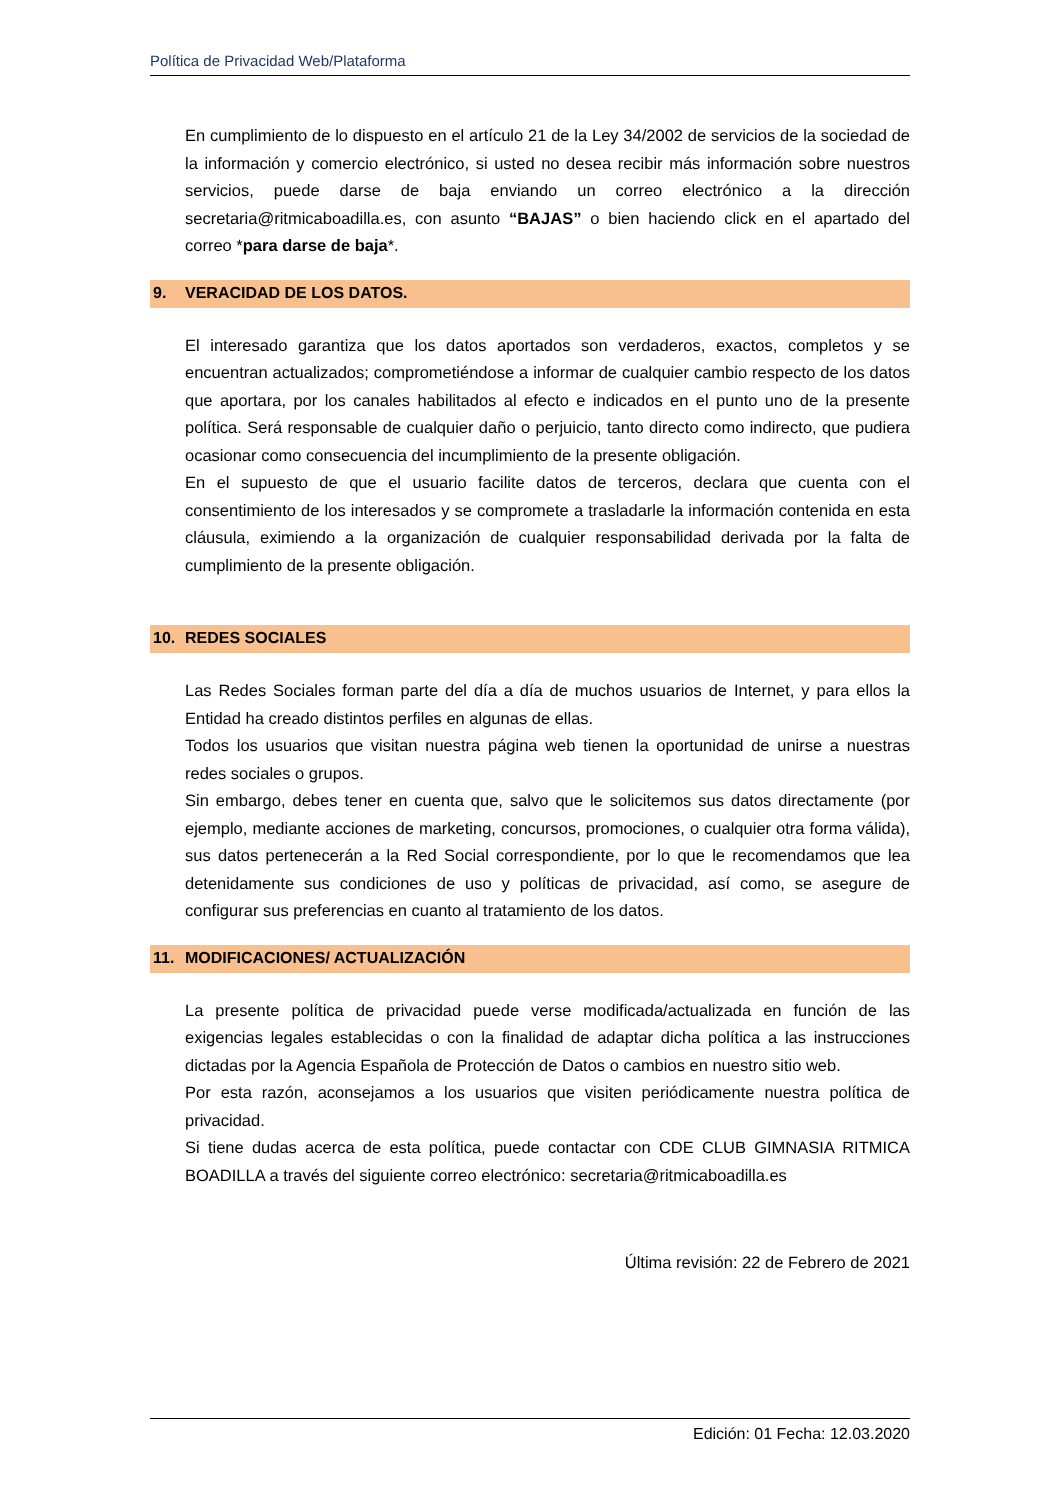Política de Privacidad Web/Plataforma
En cumplimiento de lo dispuesto en el artículo 21 de la Ley 34/2002 de servicios de la sociedad de la información y comercio electrónico, si usted no desea recibir más información sobre nuestros servicios, puede darse de baja enviando un correo electrónico a la dirección secretaria@ritmicaboadilla.es, con asunto “BAJAS” o bien haciendo click en el apartado del correo *para darse de baja*.
9. VERACIDAD DE LOS DATOS.
El interesado garantiza que los datos aportados son verdaderos, exactos, completos y se encuentran actualizados; comprometiéndose a informar de cualquier cambio respecto de los datos que aportara, por los canales habilitados al efecto e indicados en el punto uno de la presente política. Será responsable de cualquier daño o perjuicio, tanto directo como indirecto, que pudiera ocasionar como consecuencia del incumplimiento de la presente obligación.
En el supuesto de que el usuario facilite datos de terceros, declara que cuenta con el consentimiento de los interesados y se compromete a trasladarle la información contenida en esta cláusula, eximiendo a la organización de cualquier responsabilidad derivada por la falta de cumplimiento de la presente obligación.
10. REDES SOCIALES
Las Redes Sociales forman parte del día a día de muchos usuarios de Internet, y para ellos la Entidad ha creado distintos perfiles en algunas de ellas.
Todos los usuarios que visitan nuestra página web tienen la oportunidad de unirse a nuestras redes sociales o grupos.
Sin embargo, debes tener en cuenta que, salvo que le solicitemos sus datos directamente (por ejemplo, mediante acciones de marketing, concursos, promociones, o cualquier otra forma válida), sus datos pertenecerán a la Red Social correspondiente, por lo que le recomendamos que lea detenidamente sus condiciones de uso y políticas de privacidad, así como, se asegure de configurar sus preferencias en cuanto al tratamiento de los datos.
11. MODIFICACIONES/ ACTUALIZACIÓN
La presente política de privacidad puede verse modificada/actualizada en función de las exigencias legales establecidas o con la finalidad de adaptar dicha política a las instrucciones dictadas por la Agencia Española de Protección de Datos o cambios en nuestro sitio web.
Por esta razón, aconsejamos a los usuarios que visiten periódicamente nuestra política de privacidad.
Si tiene dudas acerca de esta política, puede contactar con CDE CLUB GIMNASIA RITMICA BOADILLA a través del siguiente correo electrónico: secretaria@ritmicaboadilla.es
Última revisión: 22 de Febrero de 2021
Edición: 01 Fecha: 12.03.2020